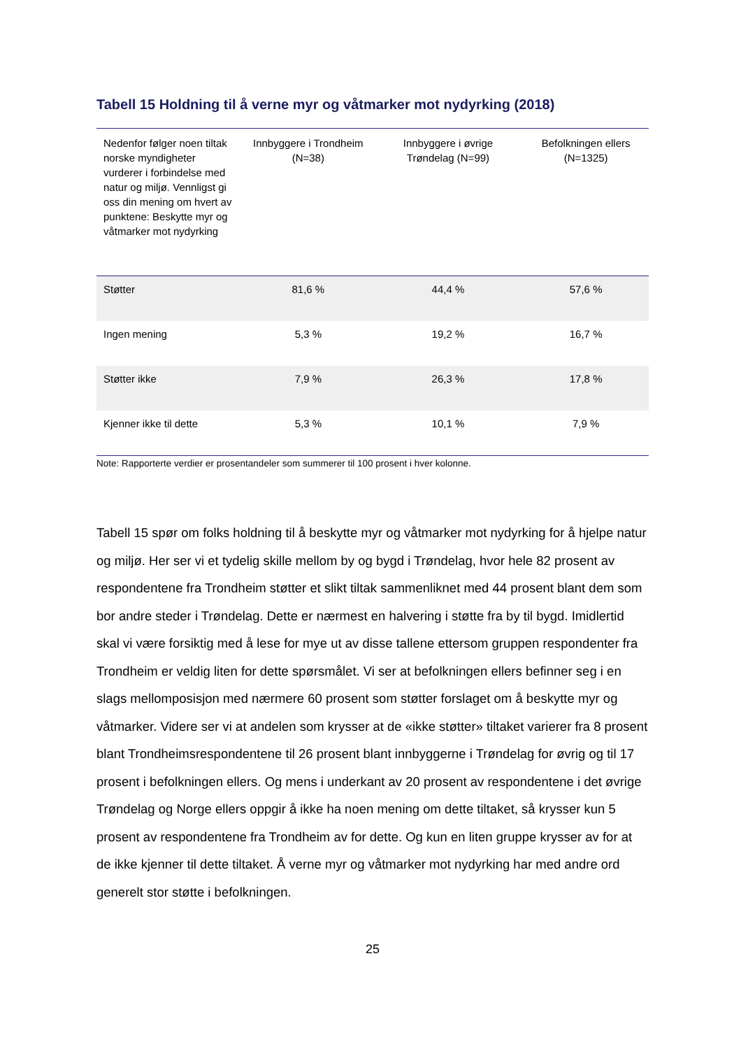Tabell 15 Holdning til å verne myr og våtmarker mot nydyrking (2018)
| Nedenfor følger noen tiltak norske myndigheter vurderer i forbindelse med natur og miljø. Vennligst gi oss din mening om hvert av punktene: Beskytte myr og våtmarker mot nydyrking | Innbyggere i Trondheim (N=38) | Innbyggere i øvrige Trøndelag (N=99) | Befolkningen ellers (N=1325) |
| --- | --- | --- | --- |
| Støtter | 81,6 % | 44,4 % | 57,6 % |
| Ingen mening | 5,3 % | 19,2 % | 16,7 % |
| Støtter ikke | 7,9 % | 26,3 % | 17,8 % |
| Kjenner ikke til dette | 5,3 % | 10,1 % | 7,9 % |
Note: Rapporterte verdier er prosentandeler som summerer til 100 prosent i hver kolonne.
Tabell 15 spør om folks holdning til å beskytte myr og våtmarker mot nydyrking for å hjelpe natur og miljø. Her ser vi et tydelig skille mellom by og bygd i Trøndelag, hvor hele 82 prosent av respondentene fra Trondheim støtter et slikt tiltak sammenliknet med 44 prosent blant dem som bor andre steder i Trøndelag. Dette er nærmest en halvering i støtte fra by til bygd. Imidlertid skal vi være forsiktig med å lese for mye ut av disse tallene ettersom gruppen respondenter fra Trondheim er veldig liten for dette spørsmålet. Vi ser at befolkningen ellers befinner seg i en slags mellomposisjon med nærmere 60 prosent som støtter forslaget om å beskytte myr og våtmarker. Videre ser vi at andelen som krysser at de «ikke støtter» tiltaket varierer fra 8 prosent blant Trondheimsrespondentene til 26 prosent blant innbyggerne i Trøndelag for øvrig og til 17 prosent i befolkningen ellers. Og mens i underkant av 20 prosent av respondentene i det øvrige Trøndelag og Norge ellers oppgir å ikke ha noen mening om dette tiltaket, så krysser kun 5 prosent av respondentene fra Trondheim av for dette. Og kun en liten gruppe krysser av for at de ikke kjenner til dette tiltaket. Å verne myr og våtmarker mot nydyrking har med andre ord generelt stor støtte i befolkningen.
25